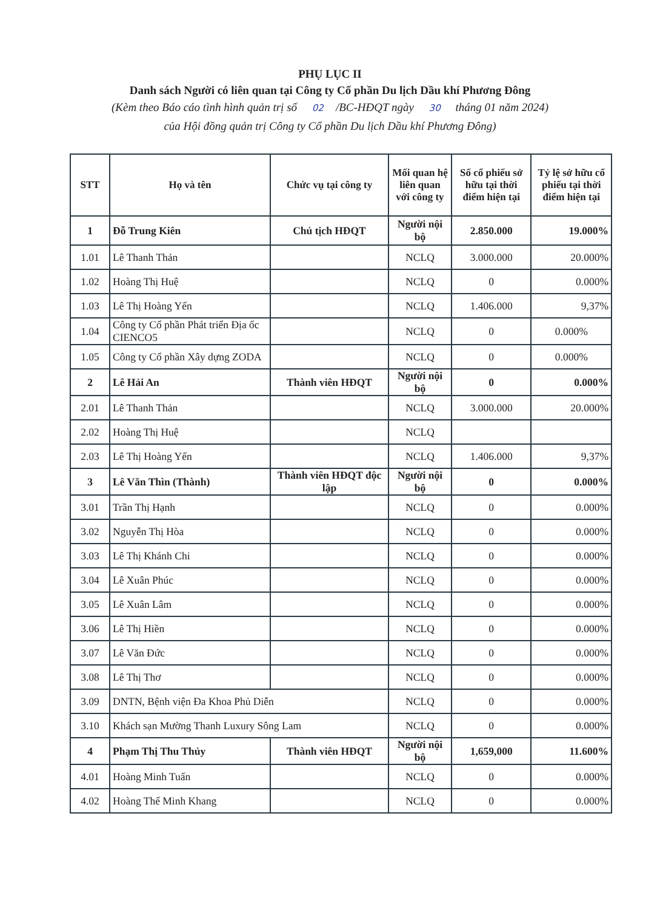PHỤ LỤC II
Danh sách Người có liên quan tại Công ty Cổ phần Du lịch Dầu khí Phương Đông
(Kèm theo Báo cáo tình hình quản trị số 02 /BC-HĐQT ngày 30 tháng 01 năm 2024)
của Hội đồng quản trị Công ty Cổ phần Du lịch Dầu khí Phương Đông)
| STT | Họ và tên | Chức vụ tại công ty | Mối quan hệ liên quan với công ty | Số cổ phiếu sở hữu tại thời điểm hiện tại | Tỷ lệ sở hữu cổ phiếu tại thời điểm hiện tại |
| --- | --- | --- | --- | --- | --- |
| 1 | Đỗ Trung Kiên | Chủ tịch HĐQT | Người nội bộ | 2.850.000 | 19.000% |
| 1.01 | Lê Thanh Thản | | NCLQ | 3.000.000 | 20.000% |
| 1.02 | Hoàng Thị Huệ | | NCLQ | 0 | 0.000% |
| 1.03 | Lê Thị Hoàng Yến | | NCLQ | 1.406.000 | 9,37% |
| 1.04 | Công ty Cổ phần Phát triển Địa ốc CIENCO5 | | NCLQ | 0 | 0.000% |
| 1.05 | Công ty Cổ phần Xây dựng ZODA | | NCLQ | 0 | 0.000% |
| 2 | Lê Hải An | Thành viên HĐQT | Người nội bộ | 0 | 0.000% |
| 2.01 | Lê Thanh Thản | | NCLQ | 3.000.000 | 20.000% |
| 2.02 | Hoàng Thị Huệ | | NCLQ | | |
| 2.03 | Lê Thị Hoàng Yến | | NCLQ | 1.406.000 | 9,37% |
| 3 | Lê Văn Thìn (Thành) | Thành viên HĐQT độc lập | Người nội bộ | 0 | 0.000% |
| 3.01 | Trần Thị Hạnh | | NCLQ | 0 | 0.000% |
| 3.02 | Nguyễn Thị Hòa | | NCLQ | 0 | 0.000% |
| 3.03 | Lê Thị Khánh Chi | | NCLQ | 0 | 0.000% |
| 3.04 | Lê Xuân Phúc | | NCLQ | 0 | 0.000% |
| 3.05 | Lê Xuân Lâm | | NCLQ | 0 | 0.000% |
| 3.06 | Lê Thị Hiền | | NCLQ | 0 | 0.000% |
| 3.07 | Lê Văn Đức | | NCLQ | 0 | 0.000% |
| 3.08 | Lê Thị Thơ | | NCLQ | 0 | 0.000% |
| 3.09 | DNTN, Bệnh viện Đa Khoa Phủ Diễn | | NCLQ | 0 | 0.000% |
| 3.10 | Khách sạn Mường Thanh Luxury Sông Lam | | NCLQ | 0 | 0.000% |
| 4 | Phạm Thị Thu Thủy | Thành viên HĐQT | Người nội bộ | 1,659,000 | 11.600% |
| 4.01 | Hoàng Minh Tuấn | | NCLQ | 0 | 0.000% |
| 4.02 | Hoàng Thế Minh Khang | | NCLQ | 0 | 0.000% |